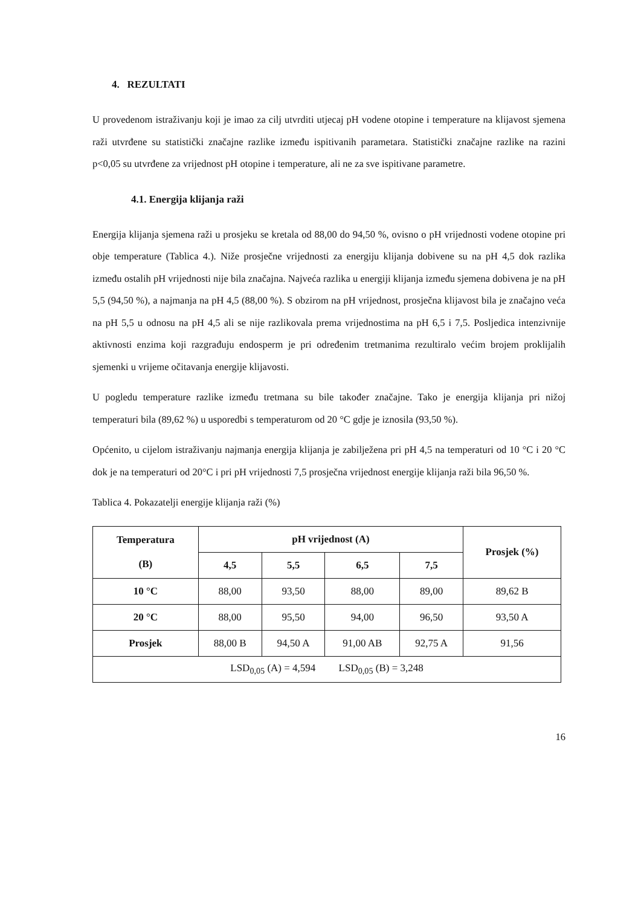4. REZULTATI
U provedenom istraživanju koji je imao za cilj utvrditi utjecaj pH vodene otopine i temperature na klijavost sjemena raži utvrđene su statistički značajne razlike između ispitivanih parametara. Statistički značajne razlike na razini p<0,05 su utvrđene za vrijednost pH otopine i temperature, ali ne za sve ispitivane parametre.
4.1. Energija klijanja raži
Energija klijanja sjemena raži u prosjeku se kretala od 88,00 do 94,50 %, ovisno o pH vrijednosti vodene otopine pri obje temperature (Tablica 4.). Niže prosječne vrijednosti za energiju klijanja dobivene su na pH 4,5 dok razlika između ostalih pH vrijednosti nije bila značajna. Najveća razlika u energiji klijanja između sjemena dobivena je na pH 5,5 (94,50 %), a najmanja na pH 4,5 (88,00 %). S obzirom na pH vrijednost, prosječna klijavost bila je značajno veća na pH 5,5 u odnosu na pH 4,5 ali se nije razlikovala prema vrijednostima na pH 6,5 i 7,5. Posljedica intenzivnije aktivnosti enzima koji razgrađuju endosperm je pri određenim tretmanima rezultiralo većim brojem proklijalih sjemenki u vrijeme očitavanja energije klijavosti.
U pogledu temperature razlike između tretmana su bile također značajne. Tako je energija klijanja pri nižoj temperaturi bila (89,62 %) u usporedbi s temperaturom od 20 °C gdje je iznosila (93,50 %).
Općenito, u cijelom istraživanju najmanja energija klijanja je zabilježena pri pH 4,5 na temperaturi od 10 °C i 20 °C dok je na temperaturi od 20°C i pri pH vrijednosti 7,5 prosječna vrijednost energije klijanja raži bila 96,50 %.
Tablica 4. Pokazatelji energije klijanja raži (%)
| Temperatura (B) | pH vrijednost (A) | | | | Prosjek (%) |
| --- | --- | --- | --- | --- | --- |
| | 4,5 | 5,5 | 6,5 | 7,5 | |
| 10 °C | 88,00 | 93,50 | 88,00 | 89,00 | 89,62 B |
| 20 °C | 88,00 | 95,50 | 94,00 | 96,50 | 93,50 A |
| Prosjek | 88,00 B | 94,50 A | 91,00 AB | 92,75 A | 91,56 |
| LSD<sub>0,05</sub> (A) = 4,594 LSD<sub>0,05</sub> (B) = 3,248 | | | | | |
16